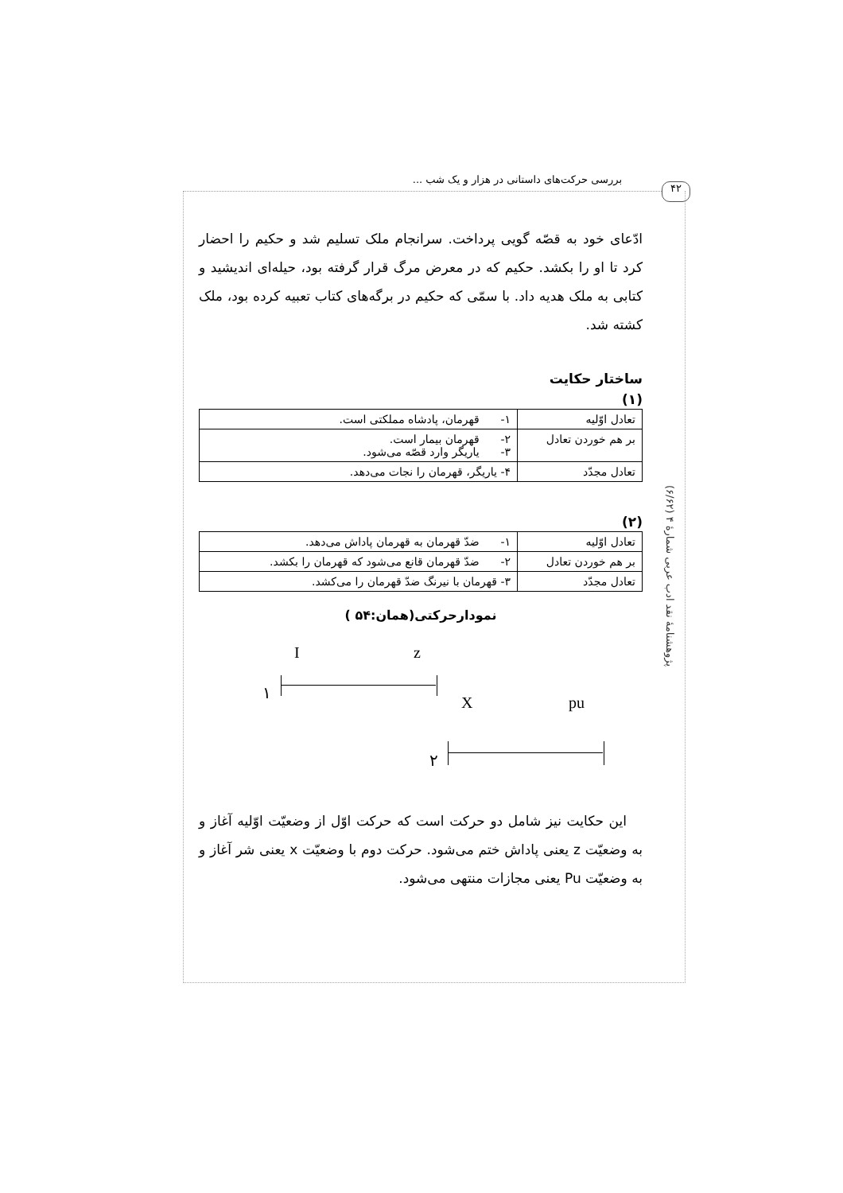بررسی حرکت‌های داستانی در هزار و یک شب ... ۴۲
پژوهشنامهٔ نقد ادب عربی شمارهٔ ۴ (۶/۶۲)
ادّعای خود به قصّه گویی پرداخت. سرانجام ملک تسلیم شد و حکیم را احضار کرد تا او را بکشد. حکیم که در معرض مرگ قرار گرفته بود، حیله‌ای اندیشید و کتابی به ملک هدیه داد. با سمّی که حکیم در برگه‌های کتاب تعبیه کرده بود، ملک کشته شد.
ساختار حکایت
(۱)
| تعادل اوّلیه | ۱- قهرمان، پادشاه مملکتی است. |
| بر هم خوردن تعادل | ۲- قهرمان بیمار است. ۳- یاریگر وارد قصّه می‌شود. |
| تعادل مجدّد | ۴- یاریگر، قهرمان را نجات می‌دهد. |
(۲)
| تعادل اوّلیه | ۱- ضدّ قهرمان به قهرمان پاداش می‌دهد. |
| بر هم خوردن تعادل | ۲- ضدّ قهرمان قانع می‌شود که قهرمان را بکشد. |
| تعادل مجدّد | ۳- قهرمان با نیرنگ ضدّ قهرمان را می‌کشد. |
نمودارحرکتی(همان:۵۴ )
I z
۱
X pu
۲
این حکایت نیز شامل دو حرکت است که حرکت اوّل از وضعیّت اوّلیه آغاز و به وضعیّت z یعنی پاداش ختم می‌شود. حرکت دوم با وضعیّت x یعنی شر آغاز و به وضعیّت Pu یعنی مجازات منتهی می‌شود.